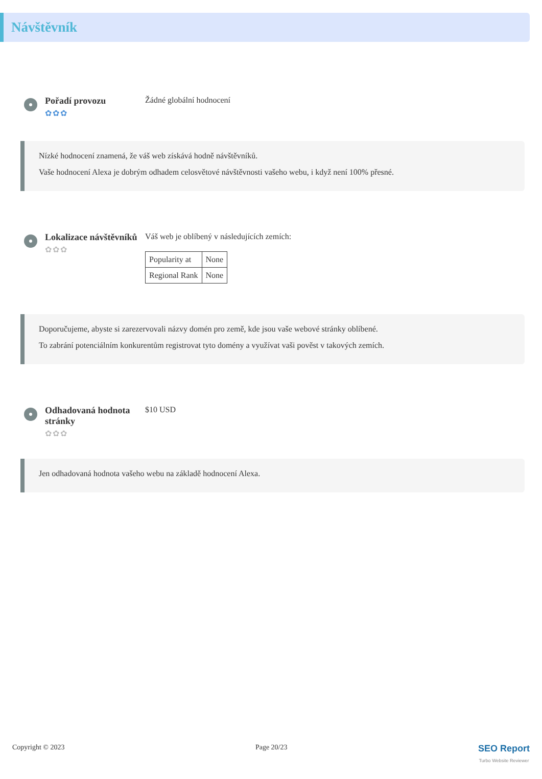Návštěvník
Pořadí provozu
✿✿✿
Žádné globální hodnocení
Nízké hodnocení znamená, že váš web získává hodně návštěvníků.
Vaše hodnocení Alexa je dobrým odhadem celosvětové návštěvnosti vašeho webu, i když není 100% přesné.
Lokalizace návštěvníků
✿✿✿
Váš web je oblíbený v následujících zemích:
| Popularity at | None |
| Regional Rank | None |
Doporučujeme, abyste si zarezervovali názvy domén pro země, kde jsou vaše webové stránky oblíbené.
To zabrání potenciálním konkurentům registrovat tyto domény a využívat vaši pověst v takových zemích.
Odhadovaná hodnota stránky
✿✿✿
$10 USD
Jen odhadovaná hodnota vašeho webu na základě hodnocení Alexa.
Copyright © 2023 Page 20/23 SEO Report
Turbo Website Reviewer